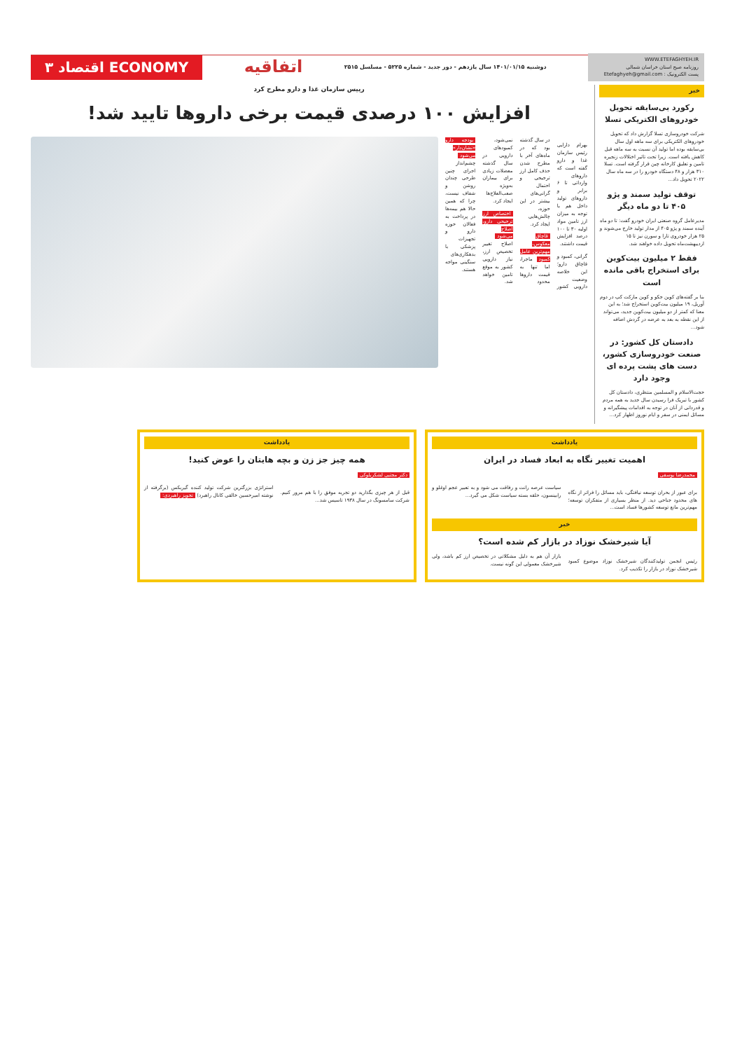WWW.ETEFAGHYEH.IR
روزنامه صبح استان خراسان شمالی
پست الکترونیک : Etefaghyeh@gmail.com
دوشنبه ۱۴۰۱/۰۱/۱۵ سال یازدهم - دور جدید - شماره ۵۲۲۵ - مسلسل ۲۵۱۵
اتفاقیه
ECONOMY اقتصاد ۳
خبر
رکورد بی‌سابقه تحویل خودروهای الکتریکی تسلا
شرکت خودروسازی تسلا گزارش داد که تحویل خودروهای الکتریکی برای سه ماهه اول سال بی‌سابقه بوده اما تولید آن نسبت به سه ماهه قبل کاهش یافته است. زیرا تحت تاثیر اختلالات زنجیره تامین و تعلیق کارخانه چین قرار گرفته است. تسلا ۳۱۰ هزار و ۴۸ دستگاه خودرو را در سه ماه سال ۲۰۲۲ تحویل داد...
توقف تولید سمند و پژو ۴۰۵ تا دو ماه دیگر
مدیرعامل گروه صنعتی ایران خودرو گفت: تا دو ماه آینده سمند و پژو ۴۰۵ از مدار تولید خارج می‌شوند و ۲۵ هزار خودروی تارا و سورن نیز تا ۱۵ اردیبهشت‌ماه تحویل داده خواهند شد.
فقط ۲ میلیون بیت‌کوین برای استخراج باقی مانده است
بنا بر گفته‌های کوین جکو و کوین مارکت کپ در دوم آوریل، ۱۹ میلیون بیت‌کوین استخراج شد؛ به این معنا که کمتر از دو میلیون بیت‌کوین جدید، می‌تواند از این نقطه به بعد به عرضه در گردش اضافه شود...
دادستان کل کشور: در صنعت خودروسازی کشور، دست های پشت پرده ای وجود دارد
حجت‌الاسلام و المسلمین منتظری، دادستان کل کشور با تبریک فرا رسیدن سال جدید به همه مردم و قدردانی از آنان در توجه به اقدامات پیشگیرانه و مسائل ایمنی در سفر و ایام نوروز اظهار کرد...
رییس سازمان غذا و دارو مطرح کرد
افزایش ۱۰۰ درصدی قیمت برخی داروها تایید شد!
بهرام دارایی رئیس سازمان غذا و دارو گفته است که داروهای وارداتی تا ۶ برابر و داروهای تولید داخل هم با توجه به میزان ارز تامین مواد اولیه ۳۰ تا ۱۰۰ درصد افزایش قیمت داشتند.
گرانی، کمبود و قاچاق دارو؛ این خلاصه وضعیت دارویی کشور در سال گذشته بود که در ماه‌های آخر با مطرح شدن حذف کامل ارز ترجیحی و احتمال گرانی‌های بیشتر در این حوزه، چالش‌هایی ایجاد کرد.
قاچاق معکوس، مهم‌ترین عامل کمبود ماجرا، اما تنها به قیمت داروها محدود نمی‌شود، کمبودهای دارویی در سال گذشته معضلات زیادی برای بیماران به‌ویژه صعب‌العلاج‌ها ایجاد کرد.
اختصاص ارز ترجیحی دارو، اصلاح می‌شود اصلاح تغییر تخصیص ارز، نیاز دارویی کشور به موقع تامین خواهد شد.
بودجه دارو «نشان‌دار» می‌شود چشم‌انداز اجرای چنین طرحی چندان روشن و شفاف نیست، چرا که همین حالا هم بیمه‌ها در پرداخت به فعالان حوزه دارو و تجهیزات پزشکی با بدهکاری‌های سنگینی مواجه هستند.
یادداشت
اهمیت تغییر نگاه به ابعاد فساد در ایران
محمدرضا یوسفی
برای عبور از بحران توسعه نیافتگی، باید مسائل را فراتر از نگاه های محدود جناحی دید. از منظر بسیاری از متفکران توسعه؛ مهم‌ترین مانع توسعه کشورها فساد است...
سیاست عرصه رانت و رفاقت می شود و به تعبیر عجم اوغلو و رابینسون، حلقه بسته سیاست شکل می گیرد...
خبر
آیا شیرخشک نوزاد در بازار کم شده است؟
رئیس انجمن تولیدکنندگان شیرخشک نوزاد موضوع کمبود شیرخشک نوزاد در بازار را تکذیب کرد.
بازار آن هم به دلیل مشکلاتی در تخصیص ارز کم باشد، ولی شیرخشک معمولی این گونه نیست.
یادداشت
همه چیز جز زن و بچه هایتان را عوض کنید!
دکتر مجتبی لشکربلوکی
قبل از هر چیزی بگذارید دو تجربه موفق را با هم مرور کنیم. شرکت سامسونگ در سال ۱۹۳۸ تاسیس شد...
استراتژی بزرگترین شرکت تولید کننده گیربکس (برگرفته از نوشته امیرحسین خالقی کانال راهبرد) تجویز راهبردی: